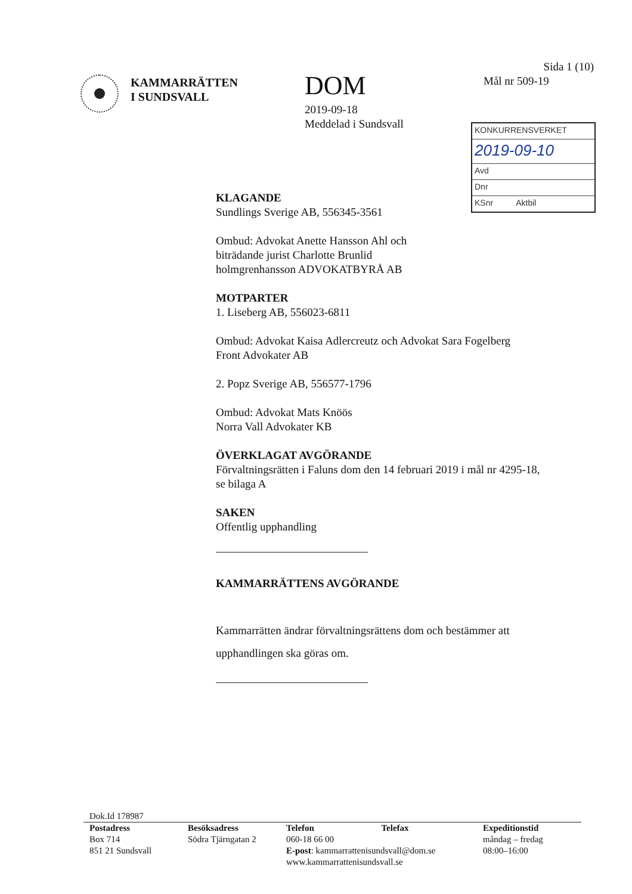KAMMARRÄTTEN
I SUNDSVALL
DOM
2019-09-18
Meddelad i Sundsvall
Sida 1 (10)
Mål nr 509-19
KONKURRENSVERKET
2019-09-10
Avd
Dnr
KSnr Aktbil
KLAGANDE
Sundlings Sverige AB, 556345-3561
Ombud: Advokat Anette Hansson Ahl och
biträdande jurist Charlotte Brunlid
holmgrenhansson ADVOKATBYRÅ AB
MOTPARTER
1. Liseberg AB, 556023-6811
Ombud: Advokat Kaisa Adlercreutz och Advokat Sara Fogelberg
Front Advokater AB
2. Popz Sverige AB, 556577-1796
Ombud: Advokat Mats Knöös
Norra Vall Advokater KB
ÖVERKLAGAT AVGÖRANDE
Förvaltningsrätten i Faluns dom den 14 februari 2019 i mål nr 4295-18,
se bilaga A
SAKEN
Offentlig upphandling
KAMMARRÄTTENS AVGÖRANDE
Kammarrätten ändrar förvaltningsrättens dom och bestämmer att
upphandlingen ska göras om.
Dok.Id 178987
Postadress
Box 714
851 21 Sundsvall
Besöksadress
Södra Tjärngatan 2
Telefon Telefax
060-18 66 00
E-post: kammarrattenisundsvall@dom.se
www.kammarrattenisundsvall.se
Expeditionstid
måndag – fredag
08:00–16:00